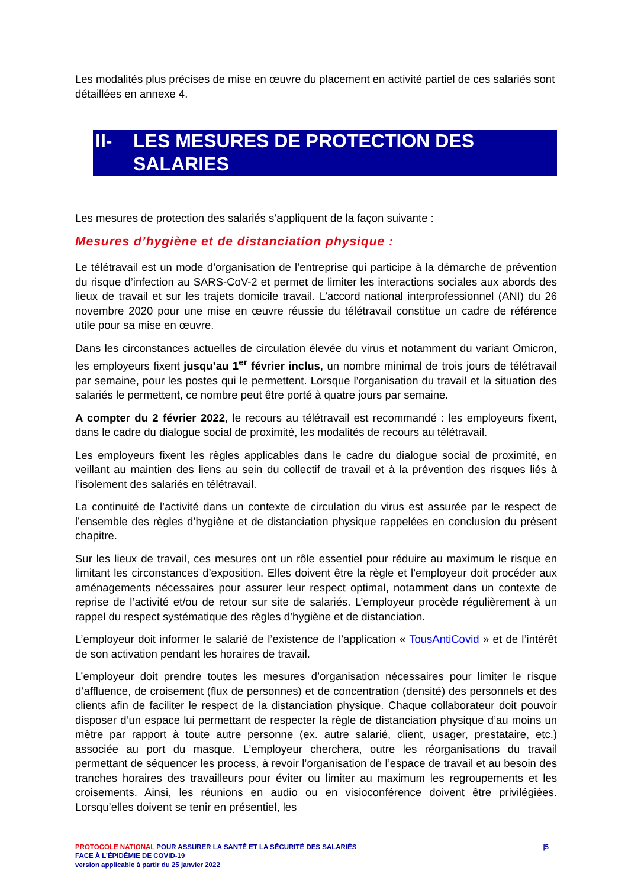Les modalités plus précises de mise en œuvre du placement en activité partiel de ces salariés sont détaillées en annexe 4.
II- LES MESURES DE PROTECTION DES
SALARIES
Les mesures de protection des salariés s’appliquent de la façon suivante :
Mesures d’hygiène et de distanciation physique :
Le télétravail est un mode d’organisation de l’entreprise qui participe à la démarche de prévention du risque d’infection au SARS-CoV-2 et permet de limiter les interactions sociales aux abords des lieux de travail et sur les trajets domicile travail. L’accord national interprofessionnel (ANI) du 26 novembre 2020 pour une mise en œuvre réussie du télétravail constitue un cadre de référence utile pour sa mise en œuvre.
Dans les circonstances actuelles de circulation élevée du virus et notamment du variant Omicron, les employeurs fixent jusqu’au 1<sup>er</sup> février inclus, un nombre minimal de trois jours de télétravail par semaine, pour les postes qui le permettent. Lorsque l’organisation du travail et la situation des salariés le permettent, ce nombre peut être porté à quatre jours par semaine.
A compter du 2 février 2022, le recours au télétravail est recommandé : les employeurs fixent, dans le cadre du dialogue social de proximité, les modalités de recours au télétravail.
Les employeurs fixent les règles applicables dans le cadre du dialogue social de proximité, en veillant au maintien des liens au sein du collectif de travail et à la prévention des risques liés à l’isolement des salariés en télétravail.
La continuité de l’activité dans un contexte de circulation du virus est assurée par le respect de l’ensemble des règles d’hygiène et de distanciation physique rappelées en conclusion du présent chapitre.
Sur les lieux de travail, ces mesures ont un rôle essentiel pour réduire au maximum le risque en limitant les circonstances d’exposition. Elles doivent être la règle et l’employeur doit procéder aux aménagements nécessaires pour assurer leur respect optimal, notamment dans un contexte de reprise de l’activité et/ou de retour sur site de salariés. L’employeur procède régulièrement à un rappel du respect systématique des règles d’hygiène et de distanciation.
L’employeur doit informer le salarié de l’existence de l’application « TousAntiCovid » et de l’intérêt de son activation pendant les horaires de travail.
L’employeur doit prendre toutes les mesures d’organisation nécessaires pour limiter le risque d’affluence, de croisement (flux de personnes) et de concentration (densité) des personnels et des clients afin de faciliter le respect de la distanciation physique. Chaque collaborateur doit pouvoir disposer d’un espace lui permettant de respecter la règle de distanciation physique d’au moins un mètre par rapport à toute autre personne (ex. autre salarié, client, usager, prestataire, etc.) associée au port du masque. L’employeur cherchera, outre les réorganisations du travail permettant de séquencer les process, à revoir l’organisation de l’espace de travail et au besoin des tranches horaires des travailleurs pour éviter ou limiter au maximum les regroupements et les croisements. Ainsi, les réunions en audio ou en visioconférence doivent être privilégiées. Lorsqu’elles doivent se tenir en présentiel, les
PROTOCOLE NATIONAL POUR ASSURER LA SANTÉ ET LA SÉCURITÉ DES SALARIÉS |5
FACE À L’ÉPIDÉMIE DE COVID-19
version applicable à partir du 25 janvier 2022